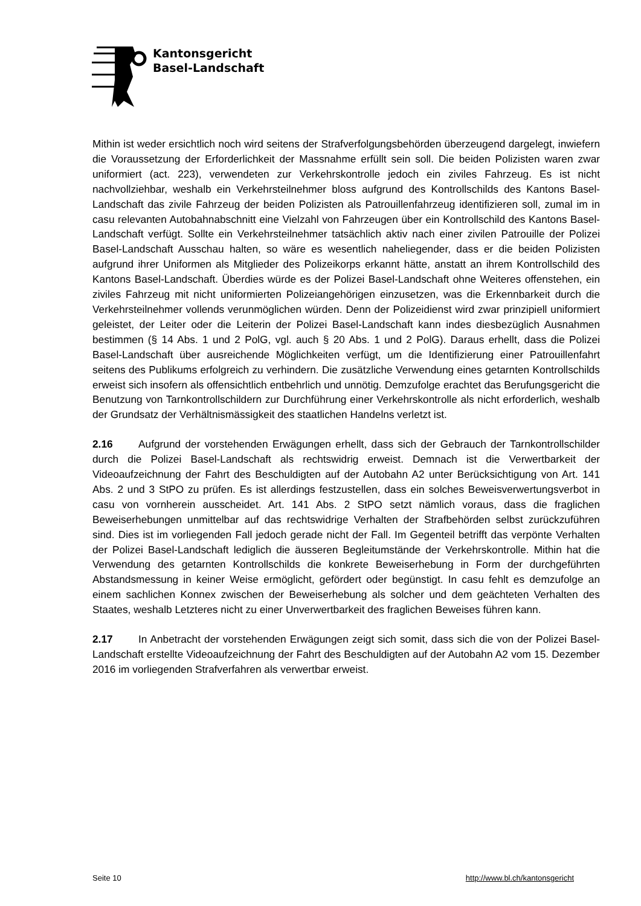Kantonsgericht
Basel-Landschaft
Mithin ist weder ersichtlich noch wird seitens der Strafverfolgungsbehörden überzeugend dargelegt, inwiefern die Voraussetzung der Erforderlichkeit der Massnahme erfüllt sein soll. Die beiden Polizisten waren zwar uniformiert (act. 223), verwendeten zur Verkehrskontrolle jedoch ein ziviles Fahrzeug. Es ist nicht nachvollziehbar, weshalb ein Verkehrsteilnehmer bloss aufgrund des Kontrollschilds des Kantons Basel-Landschaft das zivile Fahrzeug der beiden Polizisten als Patrouillenfahrzeug identifizieren soll, zumal im in casu relevanten Autobahnabschnitt eine Vielzahl von Fahrzeugen über ein Kontrollschild des Kantons Basel-Landschaft verfügt. Sollte ein Verkehrsteilnehmer tatsächlich aktiv nach einer zivilen Patrouille der Polizei Basel-Landschaft Ausschau halten, so wäre es wesentlich naheliegender, dass er die beiden Polizisten aufgrund ihrer Uniformen als Mitglieder des Polizeikorps erkannt hätte, anstatt an ihrem Kontrollschild des Kantons Basel-Landschaft. Überdies würde es der Polizei Basel-Landschaft ohne Weiteres offenstehen, ein ziviles Fahrzeug mit nicht uniformierten Polizeiangehörigen einzusetzen, was die Erkennbarkeit durch die Verkehrsteilnehmer vollends verunmöglichen würden. Denn der Polizeidienst wird zwar prinzipiell uniformiert geleistet, der Leiter oder die Leiterin der Polizei Basel-Landschaft kann indes diesbezüglich Ausnahmen bestimmen (§ 14 Abs. 1 und 2 PolG, vgl. auch § 20 Abs. 1 und 2 PolG). Daraus erhellt, dass die Polizei Basel-Landschaft über ausreichende Möglichkeiten verfügt, um die Identifizierung einer Patrouillenfahrt seitens des Publikums erfolgreich zu verhindern. Die zusätzliche Verwendung eines getarnten Kontrollschilds erweist sich insofern als offensichtlich entbehrlich und unnötig. Demzufolge erachtet das Berufungsgericht die Benutzung von Tarnkontrollschildern zur Durchführung einer Verkehrskontrolle als nicht erforderlich, weshalb der Grundsatz der Verhältnismässigkeit des staatlichen Handelns verletzt ist.
2.16 Aufgrund der vorstehenden Erwägungen erhellt, dass sich der Gebrauch der Tarnkontrollschilder durch die Polizei Basel-Landschaft als rechtswidrig erweist. Demnach ist die Verwertbarkeit der Videoaufzeichnung der Fahrt des Beschuldigten auf der Autobahn A2 unter Berücksichtigung von Art. 141 Abs. 2 und 3 StPO zu prüfen. Es ist allerdings festzustellen, dass ein solches Beweisverwertungsverbot in casu von vornherein ausscheidet. Art. 141 Abs. 2 StPO setzt nämlich voraus, dass die fraglichen Beweiserhebungen unmittelbar auf das rechtswidrige Verhalten der Strafbehörden selbst zurückzuführen sind. Dies ist im vorliegenden Fall jedoch gerade nicht der Fall. Im Gegenteil betrifft das verpönte Verhalten der Polizei Basel-Landschaft lediglich die äusseren Begleitumstände der Verkehrskontrolle. Mithin hat die Verwendung des getarnten Kontrollschilds die konkrete Beweiserhebung in Form der durchgeführten Abstandsmessung in keiner Weise ermöglicht, gefördert oder begünstigt. In casu fehlt es demzufolge an einem sachlichen Konnex zwischen der Beweiserhebung als solcher und dem geächteten Verhalten des Staates, weshalb Letzteres nicht zu einer Unverwertbarkeit des fraglichen Beweises führen kann.
2.17 In Anbetracht der vorstehenden Erwägungen zeigt sich somit, dass sich die von der Polizei Basel-Landschaft erstellte Videoaufzeichnung der Fahrt des Beschuldigten auf der Autobahn A2 vom 15. Dezember 2016 im vorliegenden Strafverfahren als verwertbar erweist.
Seite 10 http://www.bl.ch/kantonsgericht